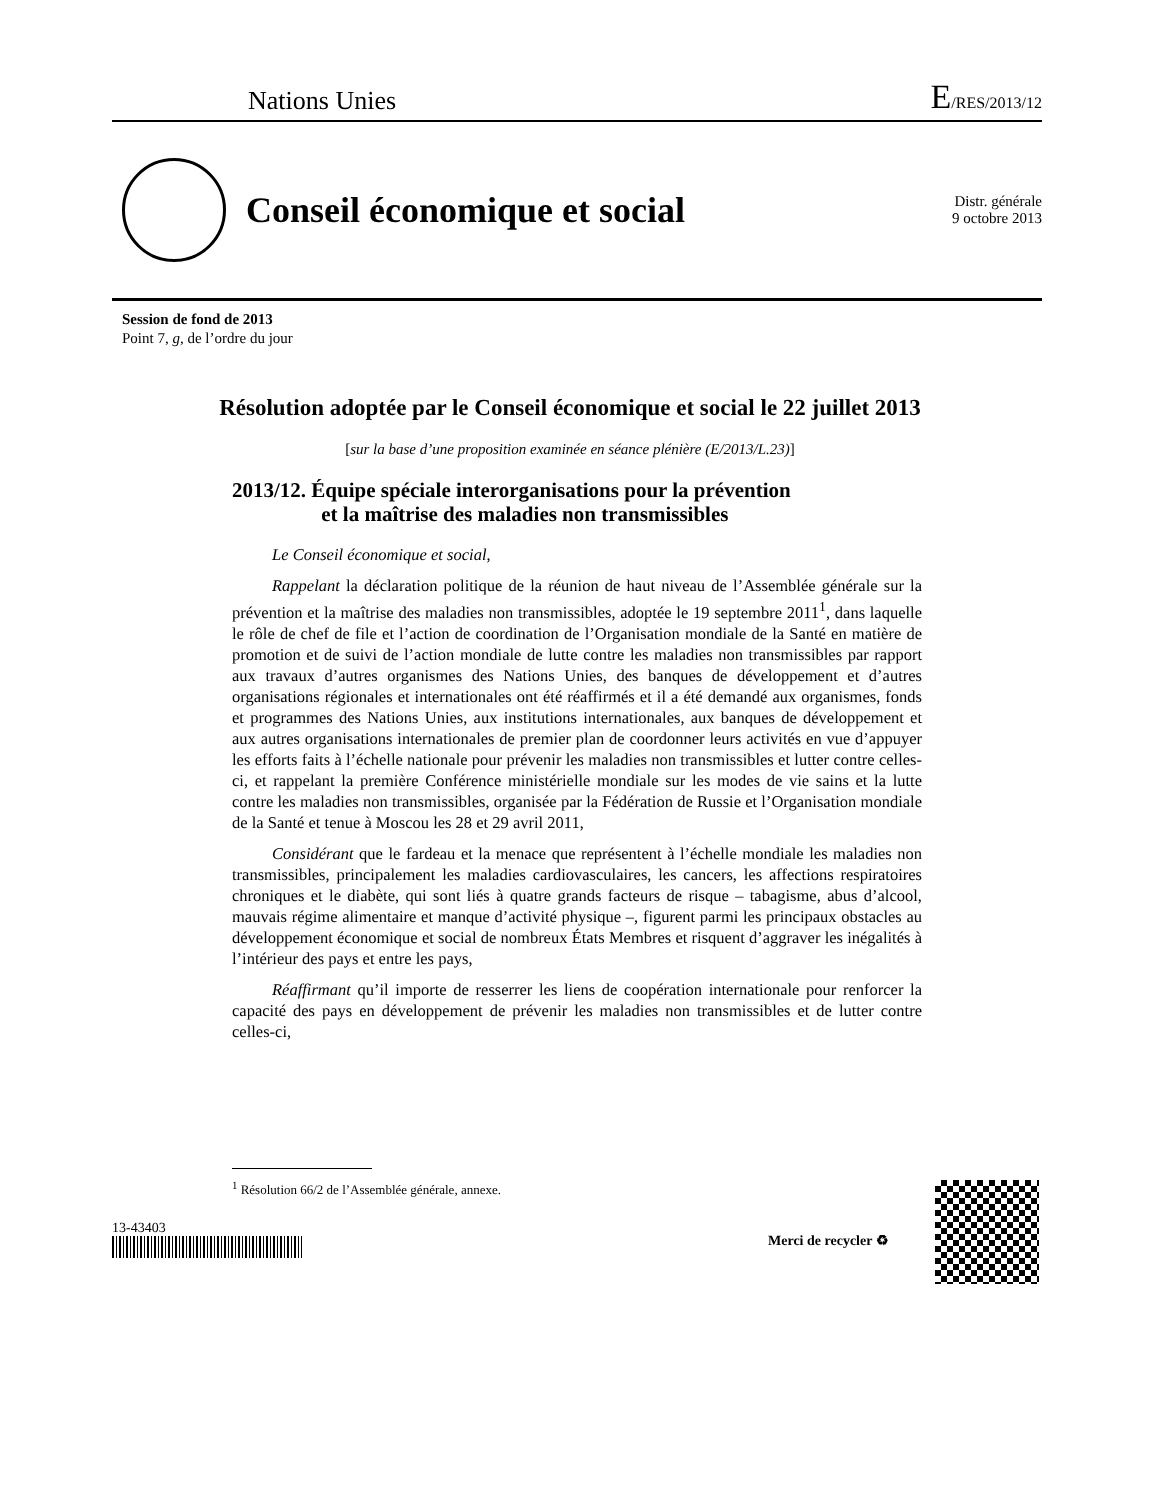Nations Unies E/RES/2013/12
Conseil économique et social
Distr. générale
9 octobre 2013
Session de fond de 2013
Point 7, g, de l’ordre du jour
Résolution adoptée par le Conseil économique et social le 22 juillet 2013
[sur la base d’une proposition examinée en séance plénière (E/2013/L.23)]
2013/12. Équipe spéciale interorganisations pour la prévention
et la maîtrise des maladies non transmissibles
Le Conseil économique et social,
Rappelant la déclaration politique de la réunion de haut niveau de l’Assemblée générale sur la prévention et la maîtrise des maladies non transmissibles, adoptée le 19 septembre 2011<sup>1</sup>, dans laquelle le rôle de chef de file et l’action de coordination de l’Organisation mondiale de la Santé en matière de promotion et de suivi de l’action mondiale de lutte contre les maladies non transmissibles par rapport aux travaux d’autres organismes des Nations Unies, des banques de développement et d’autres organisations régionales et internationales ont été réaffirmés et il a été demandé aux organismes, fonds et programmes des Nations Unies, aux institutions internationales, aux banques de développement et aux autres organisations internationales de premier plan de coordonner leurs activités en vue d’appuyer les efforts faits à l’échelle nationale pour prévenir les maladies non transmissibles et lutter contre celles-ci, et rappelant la première Conférence ministérielle mondiale sur les modes de vie sains et la lutte contre les maladies non transmissibles, organisée par la Fédération de Russie et l’Organisation mondiale de la Santé et tenue à Moscou les 28 et 29 avril 2011,
Considérant que le fardeau et la menace que représentent à l’échelle mondiale les maladies non transmissibles, principalement les maladies cardiovasculaires, les cancers, les affections respiratoires chroniques et le diabète, qui sont liés à quatre grands facteurs de risque – tabagisme, abus d’alcool, mauvais régime alimentaire et manque d’activité physique –, figurent parmi les principaux obstacles au développement économique et social de nombreux États Membres et risquent d’aggraver les inégalités à l’intérieur des pays et entre les pays,
Réaffirmant qu’il importe de resserrer les liens de coopération internationale pour renforcer la capacité des pays en développement de prévenir les maladies non transmissibles et de lutter contre celles-ci,
<sup>1</sup> Résolution 66/2 de l’Assemblée générale, annexe.
13-43403
Merci de recycler ♻